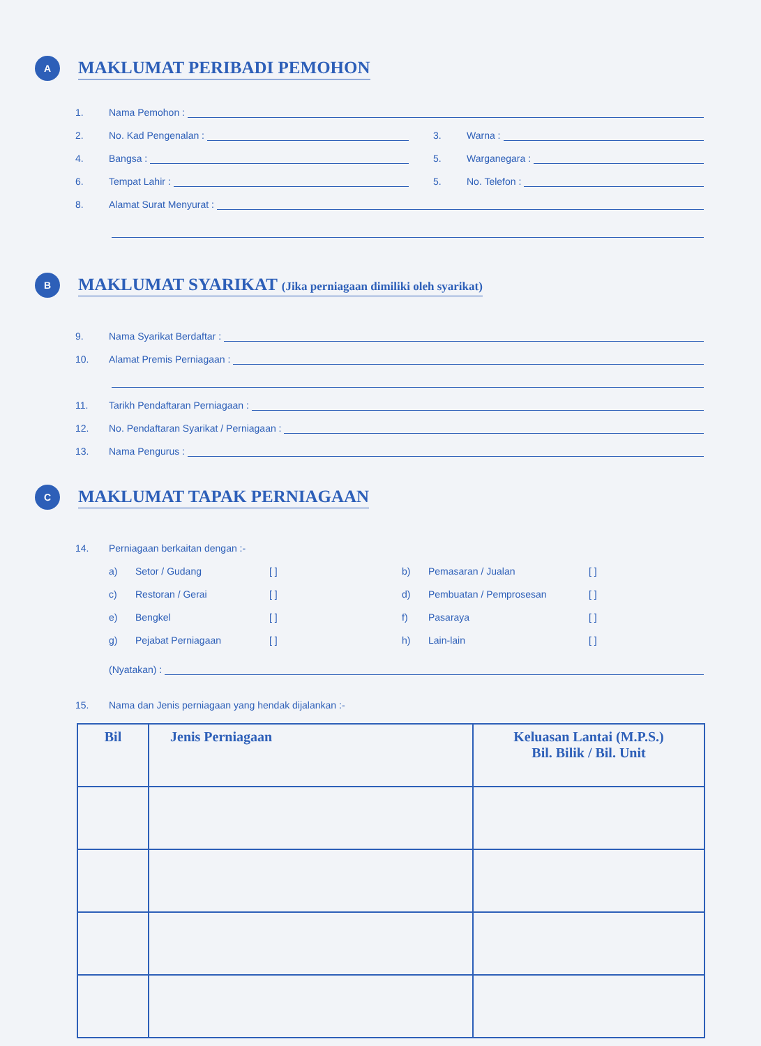A
MAKLUMAT PERIBADI PEMOHON
1.
Nama Pemohon :
2.
No. Kad Pengenalan :
3.
Warna :
4.
Bangsa :
5.
Warganegara :
6.
Tempat Lahir :
5.
No. Telefon :
8.
Alamat Surat Menyurat :
B
MAKLUMAT SYARIKAT (Jika perniagaan dimiliki oleh syarikat)
9.
Nama Syarikat Berdaftar :
10.
Alamat Premis Perniagaan :
11.
Tarikh Pendaftaran Perniagaan :
12.
No. Pendaftaran Syarikat / Perniagaan :
13.
Nama Pengurus :
C
MAKLUMAT TAPAK PERNIAGAAN
14.
Perniagaan berkaitan dengan :-
a)
Setor / Gudang
[ ]
b)
Pemasaran / Jualan
[ ]
c)
Restoran / Gerai
[ ]
d)
Pembuatan / Pemprosesan
[ ]
e)
Bengkel
[ ]
f)
Pasaraya
[ ]
g)
Pejabat Perniagaan
[ ]
h)
Lain-lain
[ ]
(Nyatakan) :
15.
Nama dan Jenis perniagaan yang hendak dijalankan :-
| Bil | Jenis Perniagaan | Keluasan Lantai (M.P.S.) Bil. Bilik / Bil. Unit |
| --- | --- | --- |